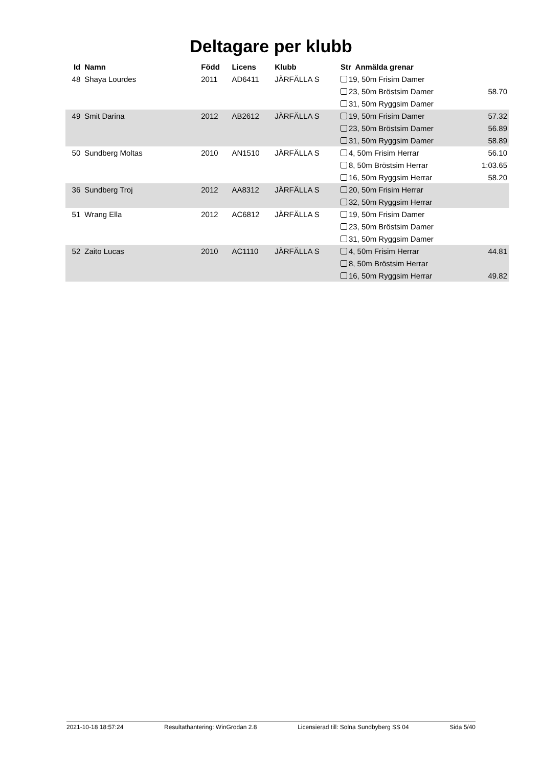Deltagare per klubb
| Id | Namn | Född | Licens | Klubb | Str Anmälda grenar | |
| --- | --- | --- | --- | --- | --- | --- |
| 48 | Shaya Lourdes | 2011 | AD6411 | JÄRFÄLLA S | 19, 50m Frisim Damer | |
| | | | | | 23, 50m Bröstsim Damer | 58.70 |
| | | | | | 31, 50m Ryggsim Damer | |
| 49 | Smit Darina | 2012 | AB2612 | JÄRFÄLLA S | 19, 50m Frisim Damer | 57.32 |
| | | | | | 23, 50m Bröstsim Damer | 56.89 |
| | | | | | 31, 50m Ryggsim Damer | 58.89 |
| 50 | Sundberg Moltas | 2010 | AN1510 | JÄRFÄLLA S | 4, 50m Frisim Herrar | 56.10 |
| | | | | | 8, 50m Bröstsim Herrar | 1:03.65 |
| | | | | | 16, 50m Ryggsim Herrar | 58.20 |
| 36 | Sundberg Troj | 2012 | AA8312 | JÄRFÄLLA S | 20, 50m Frisim Herrar | |
| | | | | | 32, 50m Ryggsim Herrar | |
| 51 | Wrang Ella | 2012 | AC6812 | JÄRFÄLLA S | 19, 50m Frisim Damer | |
| | | | | | 23, 50m Bröstsim Damer | |
| | | | | | 31, 50m Ryggsim Damer | |
| 52 | Zaito Lucas | 2010 | AC1110 | JÄRFÄLLA S | 4, 50m Frisim Herrar | 44.81 |
| | | | | | 8, 50m Bröstsim Herrar | |
| | | | | | 16, 50m Ryggsim Herrar | 49.82 |
2021-10-18 18:57:24 Resultathantering: WinGrodan 2.8 Licensierad till: Solna Sundbyberg SS 04 Sida 5/40